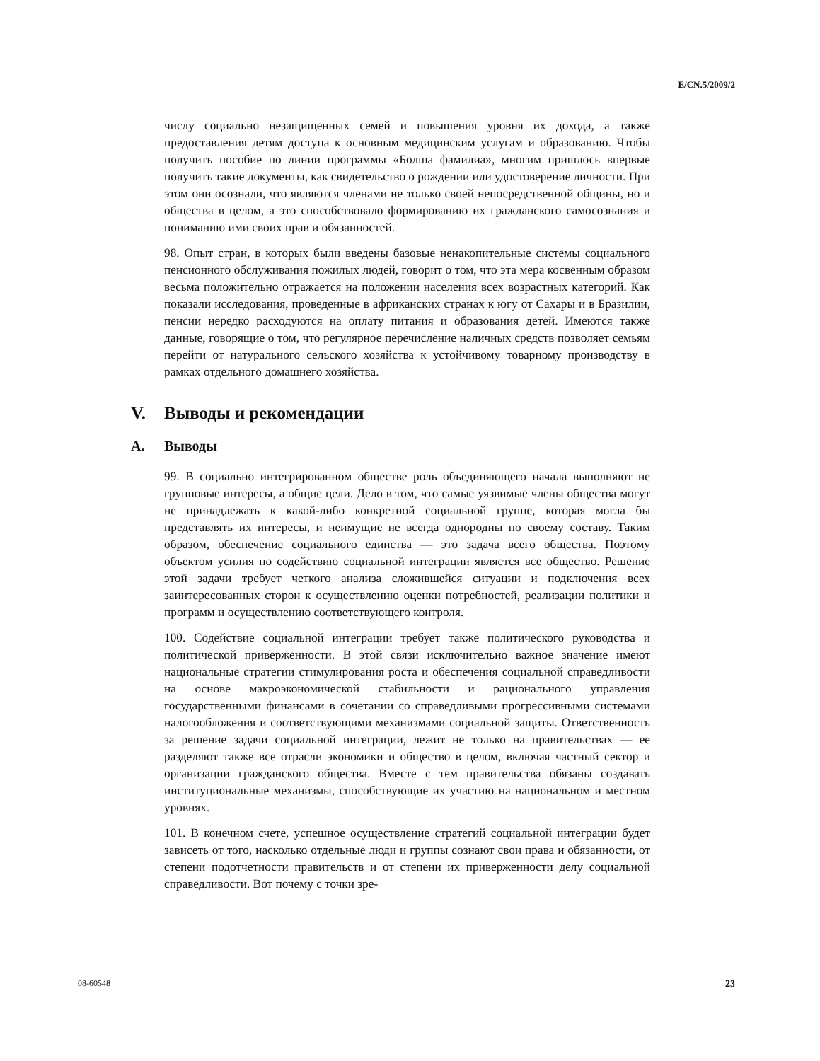E/CN.5/2009/2
числу социально незащищенных семей и повышения уровня их дохода, а также предоставления детям доступа к основным медицинским услугам и образованию. Чтобы получить пособие по линии программы «Болша фамилиа», многим пришлось впервые получить такие документы, как свидетельство о рождении или удостоверение личности. При этом они осознали, что являются членами не только своей непосредственной общины, но и общества в целом, а это способствовало формированию их гражданского самосознания и пониманию ими своих прав и обязанностей.
98. Опыт стран, в которых были введены базовые ненакопительные системы социального пенсионного обслуживания пожилых людей, говорит о том, что эта мера косвенным образом весьма положительно отражается на положении населения всех возрастных категорий. Как показали исследования, проведенные в африканских странах к югу от Сахары и в Бразилии, пенсии нередко расходуются на оплату питания и образования детей. Имеются также данные, говорящие о том, что регулярное перечисление наличных средств позволяет семьям перейти от натурального сельского хозяйства к устойчивому товарному производству в рамках отдельного домашнего хозяйства.
V. Выводы и рекомендации
A. Выводы
99. В социально интегрированном обществе роль объединяющего начала выполняют не групповые интересы, а общие цели. Дело в том, что самые уязвимые члены общества могут не принадлежать к какой-либо конкретной социальной группе, которая могла бы представлять их интересы, и неимущие не всегда однородны по своему составу. Таким образом, обеспечение социального единства — это задача всего общества. Поэтому объектом усилия по содействию социальной интеграции является все общество. Решение этой задачи требует четкого анализа сложившейся ситуации и подключения всех заинтересованных сторон к осуществлению оценки потребностей, реализации политики и программ и осуществлению соответствующего контроля.
100. Содействие социальной интеграции требует также политического руководства и политической приверженности. В этой связи исключительно важное значение имеют национальные стратегии стимулирования роста и обеспечения социальной справедливости на основе макроэкономической стабильности и рационального управления государственными финансами в сочетании со справедливыми прогрессивными системами налогообложения и соответствующими механизмами социальной защиты. Ответственность за решение задачи социальной интеграции, лежит не только на правительствах — ее разделяют также все отрасли экономики и общество в целом, включая частный сектор и организации гражданского общества. Вместе с тем правительства обязаны создавать институциональные механизмы, способствующие их участию на национальном и местном уровнях.
101. В конечном счете, успешное осуществление стратегий социальной интеграции будет зависеть от того, насколько отдельные люди и группы сознают свои права и обязанности, от степени подотчетности правительств и от степени их приверженности делу социальной справедливости. Вот почему с точки зре-
08-60548 23